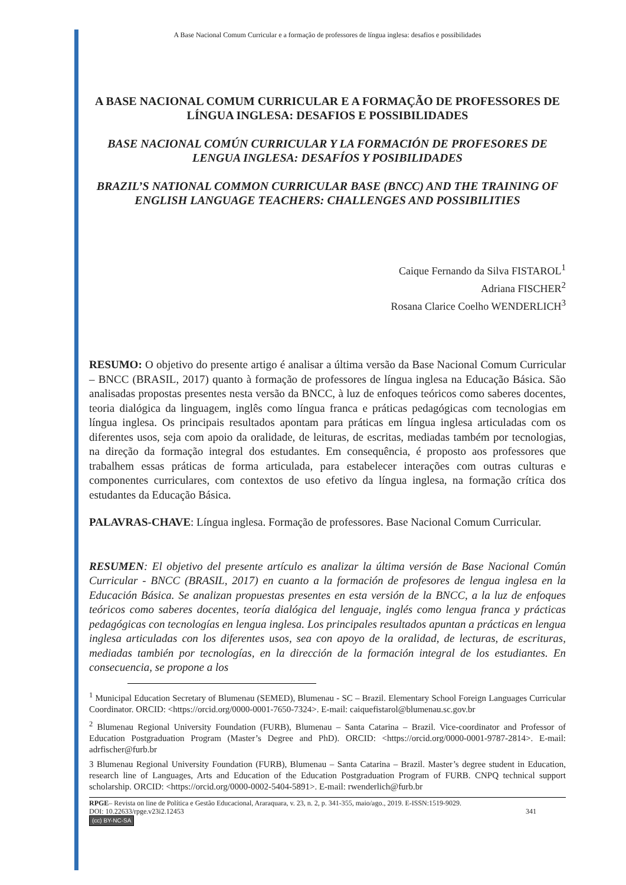A Base Nacional Comum Curricular e a formação de professores de língua inglesa: desafios e possibilidades
A BASE NACIONAL COMUM CURRICULAR E A FORMAÇÃO DE PROFESSORES DE LÍNGUA INGLESA: DESAFIOS E POSSIBILIDADES
BASE NACIONAL COMÚN CURRICULAR Y LA FORMACIÓN DE PROFESORES DE LENGUA INGLESA: DESAFÍOS Y POSIBILIDADES
BRAZIL’S NATIONAL COMMON CURRICULAR BASE (BNCC) AND THE TRAINING OF ENGLISH LANGUAGE TEACHERS: CHALLENGES AND POSSIBILITIES
Caique Fernando da Silva FISTAROL<sup>1</sup>
Adriana FISCHER<sup>2</sup>
Rosana Clarice Coelho WENDERLICH<sup>3</sup>
RESUMO: O objetivo do presente artigo é analisar a última versão da Base Nacional Comum Curricular – BNCC (BRASIL, 2017) quanto à formação de professores de língua inglesa na Educação Básica. São analisadas propostas presentes nesta versão da BNCC, à luz de enfoques teóricos como saberes docentes, teoria dialógica da linguagem, inglês como língua franca e práticas pedagógicas com tecnologias em língua inglesa. Os principais resultados apontam para práticas em língua inglesa articuladas com os diferentes usos, seja com apoio da oralidade, de leituras, de escritas, mediadas também por tecnologias, na direção da formação integral dos estudantes. Em consequência, é proposto aos professores que trabalhem essas práticas de forma articulada, para estabelecer interações com outras culturas e componentes curriculares, com contextos de uso efetivo da língua inglesa, na formação crítica dos estudantes da Educação Básica.
PALAVRAS-CHAVE: Língua inglesa. Formação de professores. Base Nacional Comum Curricular.
RESUMEN: El objetivo del presente artículo es analizar la última versión de Base Nacional Común Curricular - BNCC (BRASIL, 2017) en cuanto a la formación de profesores de lengua inglesa en la Educación Básica. Se analizan propuestas presentes en esta versión de la BNCC, a la luz de enfoques teóricos como saberes docentes, teoría dialógica del lenguaje, inglés como lengua franca y prácticas pedagógicas con tecnologías en lengua inglesa. Los principales resultados apuntan a prácticas en lengua inglesa articuladas con los diferentes usos, sea con apoyo de la oralidad, de lecturas, de escrituras, mediadas también por tecnologías, en la dirección de la formación integral de los estudiantes. En consecuencia, se propone a los
<sup>1</sup> Municipal Education Secretary of Blumenau (SEMED), Blumenau - SC – Brazil. Elementary School Foreign Languages Curricular Coordinator. ORCID: <https://orcid.org/0000-0001-7650-7324>. E-mail: caiquefistarol@blumenau.sc.gov.br
<sup>2</sup> Blumenau Regional University Foundation (FURB), Blumenau – Santa Catarina – Brazil. Vice-coordinator and Professor of Education Postgraduation Program (Master’s Degree and PhD). ORCID: <https://orcid.org/0000-0001-9787-2814>. E-mail: adrfischer@furb.br
3 Blumenau Regional University Foundation (FURB), Blumenau – Santa Catarina – Brazil. Master’s degree student in Education, research line of Languages, Arts and Education of the Education Postgraduation Program of FURB. CNPQ technical support scholarship. ORCID: <https://orcid.org/0000-0002-5404-5891>. E-mail: rwenderlich@furb.br
RPGE– Revista on line de Política e Gestão Educacional, Araraquara, v. 23, n. 2, p. 341-355, maio/ago., 2019. E-ISSN:1519-9029.
DOI: 10.22633/rpge.v23i2.12453 341
(cc) BY-NC-SA